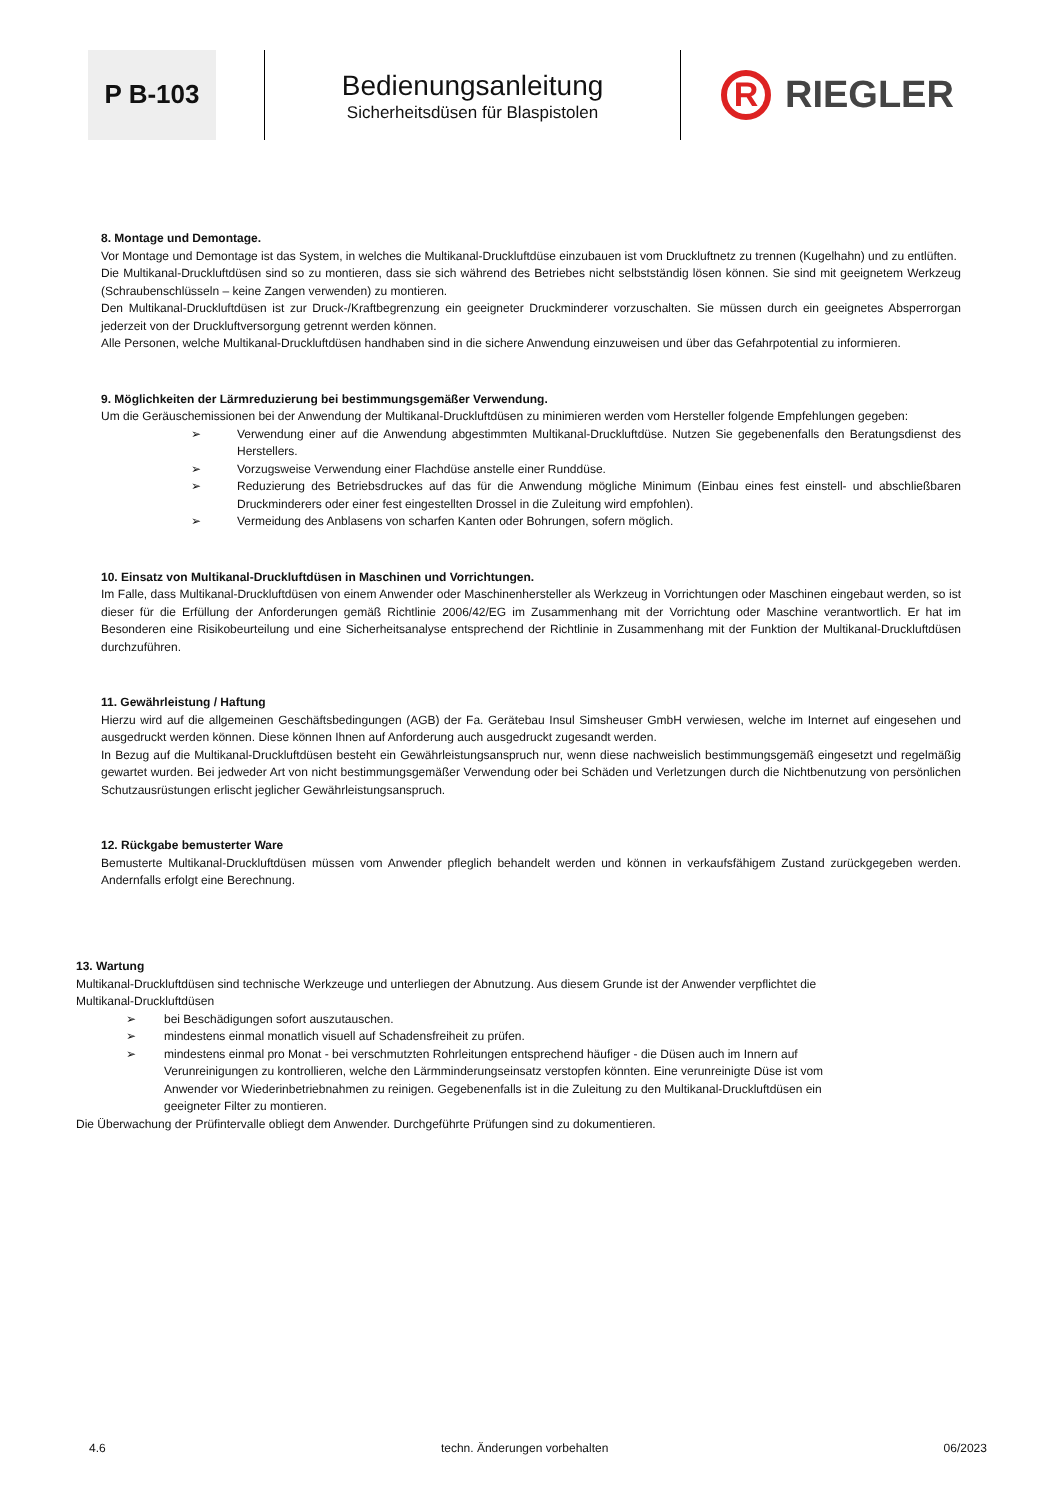P B-103
Bedienungsanleitung
Sicherheitsdüsen für Blaspistolen
R
RIEGLER
8. Montage und Demontage.
Vor Montage und Demontage ist das System, in welches die Multikanal-Druckluftdüse einzubauen ist vom Druckluftnetz zu trennen (Kugelhahn) und zu entlüften.
Die Multikanal-Druckluftdüsen sind so zu montieren, dass sie sich während des Betriebes nicht selbstständig lösen können. Sie sind mit geeignetem Werkzeug (Schraubenschlüsseln – keine Zangen verwenden) zu montieren.
Den Multikanal-Druckluftdüsen ist zur Druck-/Kraftbegrenzung ein geeigneter Druckminderer vorzuschalten. Sie müssen durch ein geeignetes Absperrorgan jederzeit von der Druckluftversorgung getrennt werden können.
Alle Personen, welche Multikanal-Druckluftdüsen handhaben sind in die sichere Anwendung einzuweisen und über das Gefahrpotential zu informieren.
9. Möglichkeiten der Lärmreduzierung bei bestimmungsgemäßer Verwendung.
Um die Geräuschemissionen bei der Anwendung der Multikanal-Druckluftdüsen zu minimieren werden vom Hersteller folgende Empfehlungen gegeben:
➢ Verwendung einer auf die Anwendung abgestimmten Multikanal-Druckluftdüse. Nutzen Sie gegebenenfalls den Beratungsdienst des Herstellers.
➢ Vorzugsweise Verwendung einer Flachdüse anstelle einer Runddüse.
➢ Reduzierung des Betriebsdruckes auf das für die Anwendung mögliche Minimum (Einbau eines fest einstell- und abschließbaren Druckminderers oder einer fest eingestellten Drossel in die Zuleitung wird empfohlen).
➢ Vermeidung des Anblasens von scharfen Kanten oder Bohrungen, sofern möglich.
10. Einsatz von Multikanal-Druckluftdüsen in Maschinen und Vorrichtungen.
Im Falle, dass Multikanal-Druckluftdüsen von einem Anwender oder Maschinenhersteller als Werkzeug in Vorrichtungen oder Maschinen eingebaut werden, so ist dieser für die Erfüllung der Anforderungen gemäß Richtlinie 2006/42/EG im Zusammenhang mit der Vorrichtung oder Maschine verantwortlich. Er hat im Besonderen eine Risikobeurteilung und eine Sicherheitsanalyse entsprechend der Richtlinie in Zusammenhang mit der Funktion der Multikanal-Druckluftdüsen durchzuführen.
11. Gewährleistung / Haftung
Hierzu wird auf die allgemeinen Geschäftsbedingungen (AGB) der Fa. Gerätebau Insul Simsheuser GmbH verwiesen, welche im Internet auf eingesehen und ausgedruckt werden können. Diese können Ihnen auf Anforderung auch ausgedruckt zugesandt werden.
In Bezug auf die Multikanal-Druckluftdüsen besteht ein Gewährleistungsanspruch nur, wenn diese nachweislich bestimmungsgemäß eingesetzt und regelmäßig gewartet wurden. Bei jedweder Art von nicht bestimmungsgemäßer Verwendung oder bei Schäden und Verletzungen durch die Nichtbenutzung von persönlichen Schutzausrüstungen erlischt jeglicher Gewährleistungsanspruch.
12. Rückgabe bemusterter Ware
Bemusterte Multikanal-Druckluftdüsen müssen vom Anwender pfleglich behandelt werden und können in verkaufsfähigem Zustand zurückgegeben werden. Andernfalls erfolgt eine Berechnung.
13. Wartung
Multikanal-Druckluftdüsen sind technische Werkzeuge und unterliegen der Abnutzung. Aus diesem Grunde ist der Anwender verpflichtet die Multikanal-Druckluftdüsen
➢ bei Beschädigungen sofort auszutauschen.
➢ mindestens einmal monatlich visuell auf Schadensfreiheit zu prüfen.
➢ mindestens einmal pro Monat - bei verschmutzten Rohrleitungen entsprechend häufiger - die Düsen auch im Innern auf Verunreinigungen zu kontrollieren, welche den Lärmminderungseinsatz verstopfen könnten. Eine verunreinigte Düse ist vom Anwender vor Wiederinbetriebnahmen zu reinigen. Gegebenenfalls ist in die Zuleitung zu den Multikanal-Druckluftdüsen ein geeigneter Filter zu montieren.
Die Überwachung der Prüfintervalle obliegt dem Anwender. Durchgeführte Prüfungen sind zu dokumentieren.
4.6 techn. Änderungen vorbehalten 06/2023